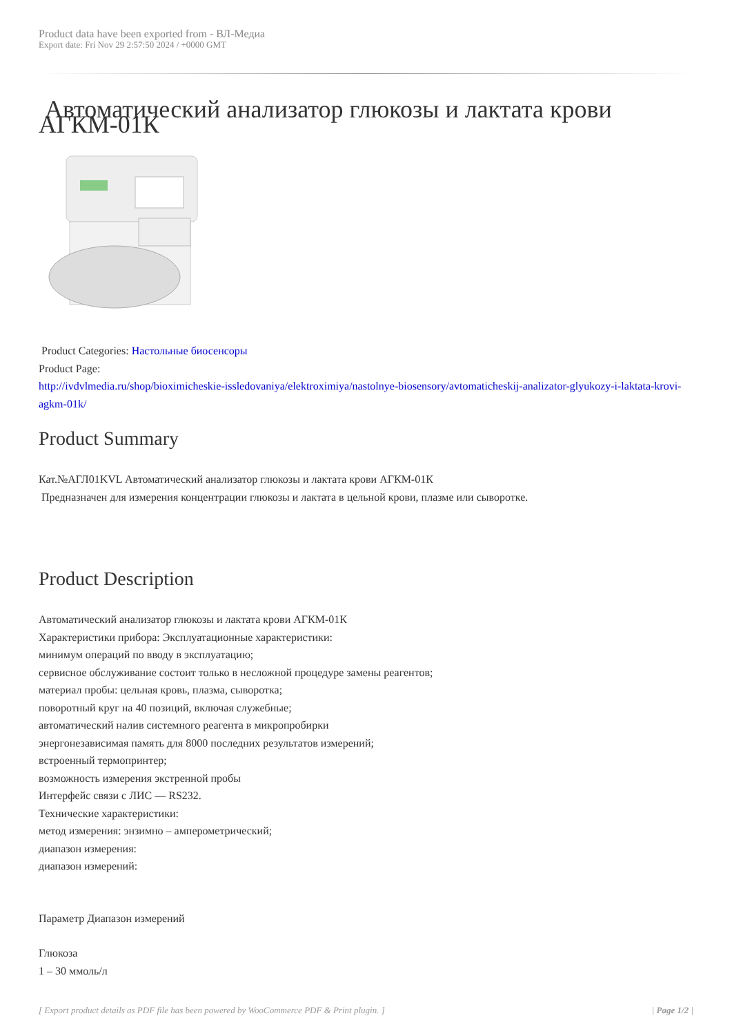Product data have been exported from - ВЛ-Медиа
Export date: Fri Nov 29 2:57:50 2024 / +0000 GMT
Автоматический анализатор глюкозы и лактата крови АГКМ-01К
Product Categories: Настольные биосенсоры
Product Page:
http://ivdvlmedia.ru/shop/bioximicheskie-issledovaniya/elektroximiya/nastolnye-biosensory/avtomaticheskij-analizator-glyukozy-i-laktata-krovi-agkm-01k/
Product Summary
Кат.№АГЛ01KVL Автоматический анализатор глюкозы и лактата крови АГКМ-01К
Предназначен для измерения концентрации глюкозы и лактата в цельной крови, плазме или сыворотке.
Product Description
Автоматический анализатор глюкозы и лактата крови АГКМ-01К
Характеристики прибора: Эксплуатационные характеристики:
минимум операций по вводу в эксплуатацию;
сервисное обслуживание состоит только в несложной процедуре замены реагентов;
материал пробы: цельная кровь, плазма, сыворотка;
поворотный круг на 40 позиций, включая служебные;
автоматический налив системного реагента в микропробирки
энергонезависимая память для 8000 последних результатов измерений;
встроенный термопринтер;
возможность измерения экстренной пробы
Интерфейс связи с ЛИС — RS232.
Технические характеристики:
метод измерения: энзимно – амперометрический;
диапазон измерения:
диапазон измерений:
Параметр Диапазон измерений
Глюкоза
1 – 30 ммоль/л
[ Export product details as PDF file has been powered by WooCommerce PDF & Print plugin. ] | Page 1/2 |